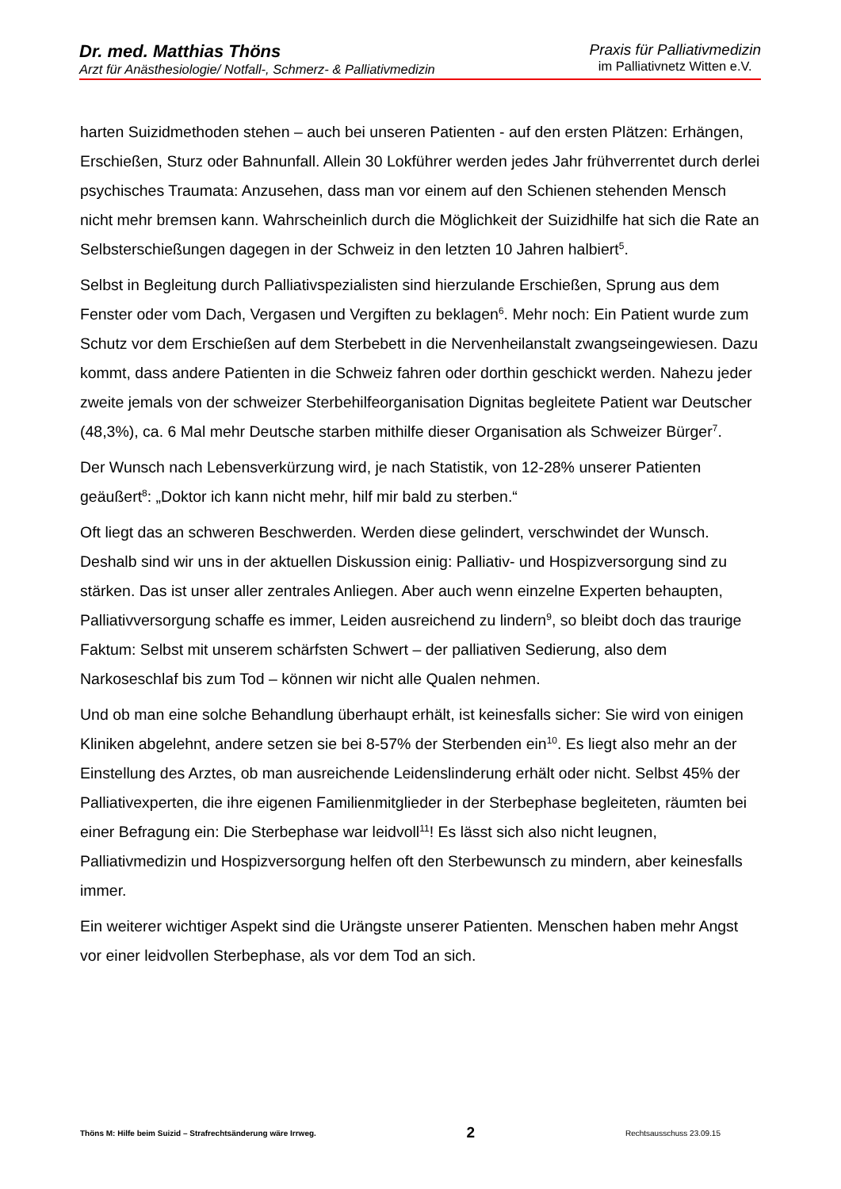Dr. med. Matthias Thöns
Arzt für Anästhesiologie/ Notfall-, Schmerz- & Palliativmedizin
Praxis für Palliativmedizin
im Palliativnetz Witten e.V.
harten Suizidmethoden stehen – auch bei unseren Patienten - auf den ersten Plätzen: Erhängen, Erschießen, Sturz oder Bahnunfall. Allein 30 Lokführer werden jedes Jahr frühverrentet durch derlei psychisches Traumata: Anzusehen, dass man vor einem auf den Schienen stehenden Mensch nicht mehr bremsen kann. Wahrscheinlich durch die Möglichkeit der Suizidhilfe hat sich die Rate an Selbsterschießungen dagegen in der Schweiz in den letzten 10 Jahren halbiert<sup>5</sup>.
Selbst in Begleitung durch Palliativspezialisten sind hierzulande Erschießen, Sprung aus dem Fenster oder vom Dach, Vergasen und Vergiften zu beklagen<sup>6</sup>. Mehr noch: Ein Patient wurde zum Schutz vor dem Erschießen auf dem Sterbebett in die Nervenheilanstalt zwangseingewiesen. Dazu kommt, dass andere Patienten in die Schweiz fahren oder dorthin geschickt werden. Nahezu jeder zweite jemals von der schweizer Sterbehilfeorganisation Dignitas begleitete Patient war Deutscher (48,3%), ca. 6 Mal mehr Deutsche starben mithilfe dieser Organisation als Schweizer Bürger<sup>7</sup>.
Der Wunsch nach Lebensverkürzung wird, je nach Statistik, von 12-28% unserer Patienten geäußert<sup>8</sup>: „Doktor ich kann nicht mehr, hilf mir bald zu sterben.“
Oft liegt das an schweren Beschwerden. Werden diese gelindert, verschwindet der Wunsch. Deshalb sind wir uns in der aktuellen Diskussion einig: Palliativ- und Hospizversorgung sind zu stärken. Das ist unser aller zentrales Anliegen. Aber auch wenn einzelne Experten behaupten, Palliativversorgung schaffe es immer, Leiden ausreichend zu lindern<sup>9</sup>, so bleibt doch das traurige Faktum: Selbst mit unserem schärfsten Schwert – der palliativen Sedierung, also dem Narkoseschlaf bis zum Tod – können wir nicht alle Qualen nehmen.
Und ob man eine solche Behandlung überhaupt erhält, ist keinesfalls sicher: Sie wird von einigen Kliniken abgelehnt, andere setzen sie bei 8-57% der Sterbenden ein<sup>10</sup>. Es liegt also mehr an der Einstellung des Arztes, ob man ausreichende Leidenslinderung erhält oder nicht. Selbst 45% der Palliativexperten, die ihre eigenen Familienmitglieder in der Sterbephase begleiteten, räumten bei einer Befragung ein: Die Sterbephase war leidvoll<sup>11</sup>! Es lässt sich also nicht leugnen, Palliativmedizin und Hospizversorgung helfen oft den Sterbewunsch zu mindern, aber keinesfalls immer.
Ein weiterer wichtiger Aspekt sind die Urängste unserer Patienten. Menschen haben mehr Angst vor einer leidvollen Sterbephase, als vor dem Tod an sich.
Thöns M: Hilfe beim Suizid – Strafrechtsänderung wäre Irrweg. 2 Rechtsausschuss 23.09.15